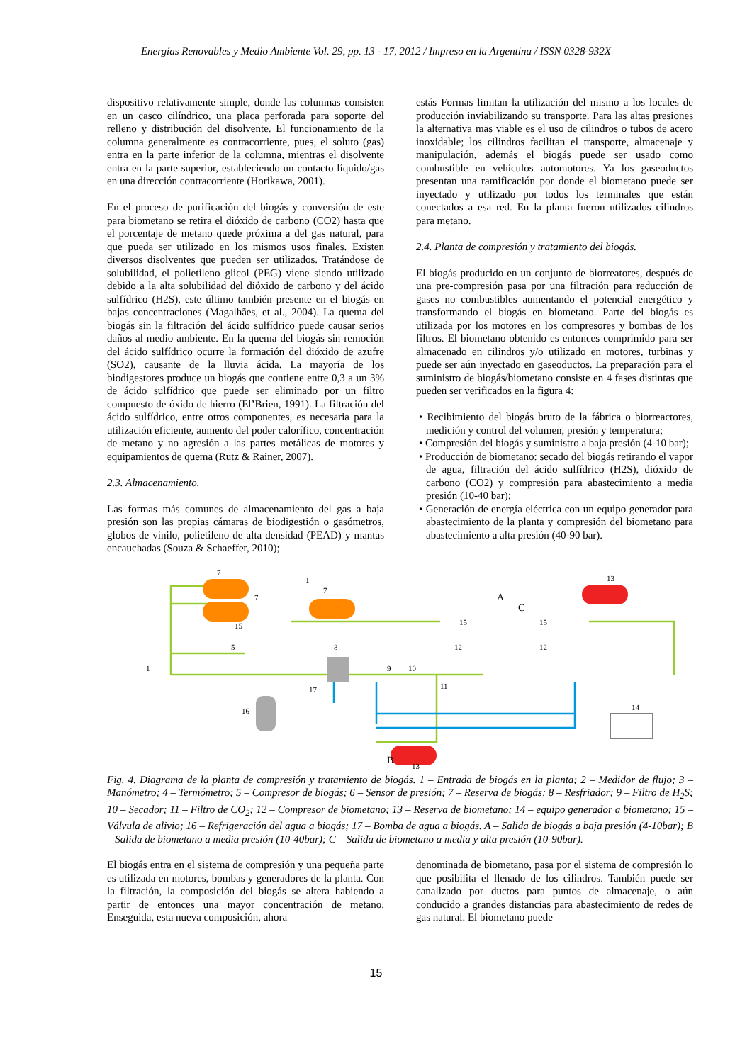Energías Renovables y Medio Ambiente Vol. 29, pp. 13 - 17, 2012 / Impreso en la Argentina / ISSN 0328-932X
dispositivo relativamente simple, donde las columnas consisten en un casco cilíndrico, una placa perforada para soporte del relleno y distribución del disolvente. El funcionamiento de la columna generalmente es contracorriente, pues, el soluto (gas) entra en la parte inferior de la columna, mientras el disolvente entra en la parte superior, estableciendo un contacto líquido/gas en una dirección contracorriente (Horikawa, 2001).
En el proceso de purificación del biogás y conversión de este para biometano se retira el dióxido de carbono (CO2) hasta que el porcentaje de metano quede próxima a del gas natural, para que pueda ser utilizado en los mismos usos finales. Existen diversos disolventes que pueden ser utilizados. Tratándose de solubilidad, el polietileno glicol (PEG) viene siendo utilizado debido a la alta solubilidad del dióxido de carbono y del ácido sulfídrico (H2S), este último también presente en el biogás en bajas concentraciones (Magalhães, et al., 2004). La quema del biogás sin la filtración del ácido sulfídrico puede causar serios daños al medio ambiente. En la quema del biogás sin remoción del ácido sulfídrico ocurre la formación del dióxido de azufre (SO2), causante de la lluvia ácida. La mayoría de los biodigestores produce un biogás que contiene entre 0,3 a un 3% de ácido sulfídrico que puede ser eliminado por un filtro compuesto de óxido de hierro (El’Brien, 1991). La filtración del ácido sulfídrico, entre otros componentes, es necesaria para la utilización eficiente, aumento del poder calorífico, concentración de metano y no agresión a las partes metálicas de motores y equipamientos de quema (Rutz & Rainer, 2007).
2.3. Almacenamiento.
Las formas más comunes de almacenamiento del gas a baja presión son las propias cámaras de biodigestión o gasómetros, globos de vinilo, polietileno de alta densidad (PEAD) y mantas encauchadas (Souza & Schaeffer, 2010);
estás Formas limitan la utilización del mismo a los locales de producción inviabilizando su transporte. Para las altas presiones la alternativa mas viable es el uso de cilindros o tubos de acero inoxidable; los cilindros facilitan el transporte, almacenaje y manipulación, además el biogás puede ser usado como combustible en vehículos automotores. Ya los gaseoductos presentan una ramificación por donde el biometano puede ser inyectado y utilizado por todos los terminales que están conectados a esa red. En la planta fueron utilizados cilindros para metano.
2.4. Planta de compresión y tratamiento del biogás.
El biogás producido en un conjunto de biorreatores, después de una pre-compresión pasa por una filtración para reducción de gases no combustibles aumentando el potencial energético y transformando el biogás en biometano. Parte del biogás es utilizada por los motores en los compresores y bombas de los filtros. El biometano obtenido es entonces comprimido para ser almacenado en cilindros y/o utilizado en motores, turbinas y puede ser aún inyectado en gaseoductos. La preparación para el suministro de biogás/biometano consiste en 4 fases distintas que pueden ser verificados en la figura 4:
• Recibimiento del biogás bruto de la fábrica o biorreactores, medición y control del volumen, presión y temperatura;
• Compresión del biogás y suministro a baja presión (4-10 bar);
• Producción de biometano: secado del biogás retirando el vapor de agua, filtración del ácido sulfídrico (H2S), dióxido de carbono (CO2) y compresión para abastecimiento a media presión (10-40 bar);
• Generación de energía eléctrica con un equipo generador para abastecimiento de la planta y compresión del biometano para abastecimiento a alta presión (40-90 bar).
7
7
7
A
C
B
13
13
14
8
9
10
11
12
12
16
17
15
15
15
1
1
5
Fig. 4. Diagrama de la planta de compresión y tratamiento de biogás. 1 – Entrada de biogás en la planta; 2 – Medidor de flujo; 3 – Manómetro; 4 – Termómetro; 5 – Compresor de biogás; 6 – Sensor de presión; 7 – Reserva de biogás; 8 – Resfriador; 9 – Filtro de H<sub>2</sub>S; 10 – Secador; 11 – Filtro de CO<sub>2</sub>; 12 – Compresor de biometano; 13 – Reserva de biometano; 14 – equipo generador a biometano; 15 – Válvula de alivio; 16 – Refrigeración del agua a biogás; 17 – Bomba de agua a biogás. A – Salida de biogás a baja presión (4-10bar); B – Salida de biometano a media presión (10-40bar); C – Salida de biometano a media y alta presión (10-90bar).
El biogás entra en el sistema de compresión y una pequeña parte es utilizada en motores, bombas y generadores de la planta. Con la filtración, la composición del biogás se altera habiendo a partir de entonces una mayor concentración de metano. Enseguida, esta nueva composición, ahora
denominada de biometano, pasa por el sistema de compresión lo que posibilita el llenado de los cilindros. También puede ser canalizado por ductos para puntos de almacenaje, o aún conducido a grandes distancias para abastecimiento de redes de gas natural. El biometano puede
15